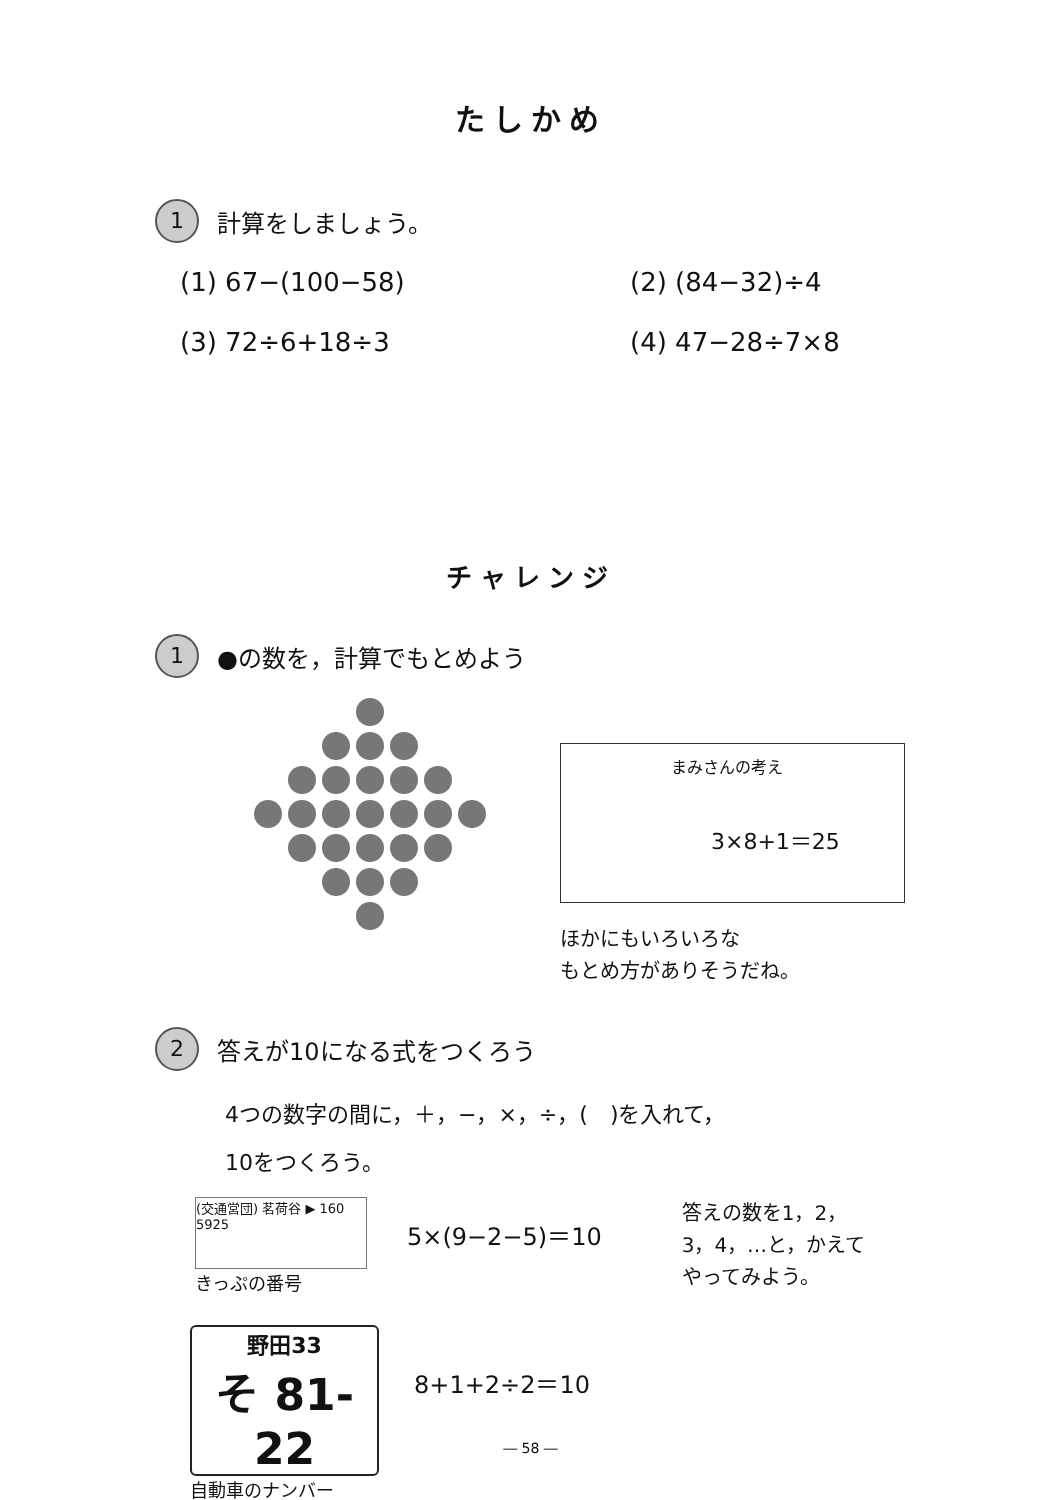たしかめ
1 計算をしましょう。
(1) 67−(100−58)
(2) (84−32)÷4
(3) 72÷6+18÷3
(4) 47−28÷7×8
チャレンジ
1 ●の数を，計算でもとめよう
まみさんの考え
3×8+1＝25
ほかにもいろいろな
もとめ方がありそうだね。
2 答えが10になる式をつくろう
4つの数字の間に，＋，−，×，÷，(　)を入れて，
10をつくろう。
(交通営団) 茗荷谷 ▶ 160 5925
きっぷの番号
5×(9−2−5)＝10
答えの数を1，2，
3，4，…と，かえて
やってみよう。
野田33
そ 81-22
自動車のナンバー
8+1+2÷2＝10
― 58 ―